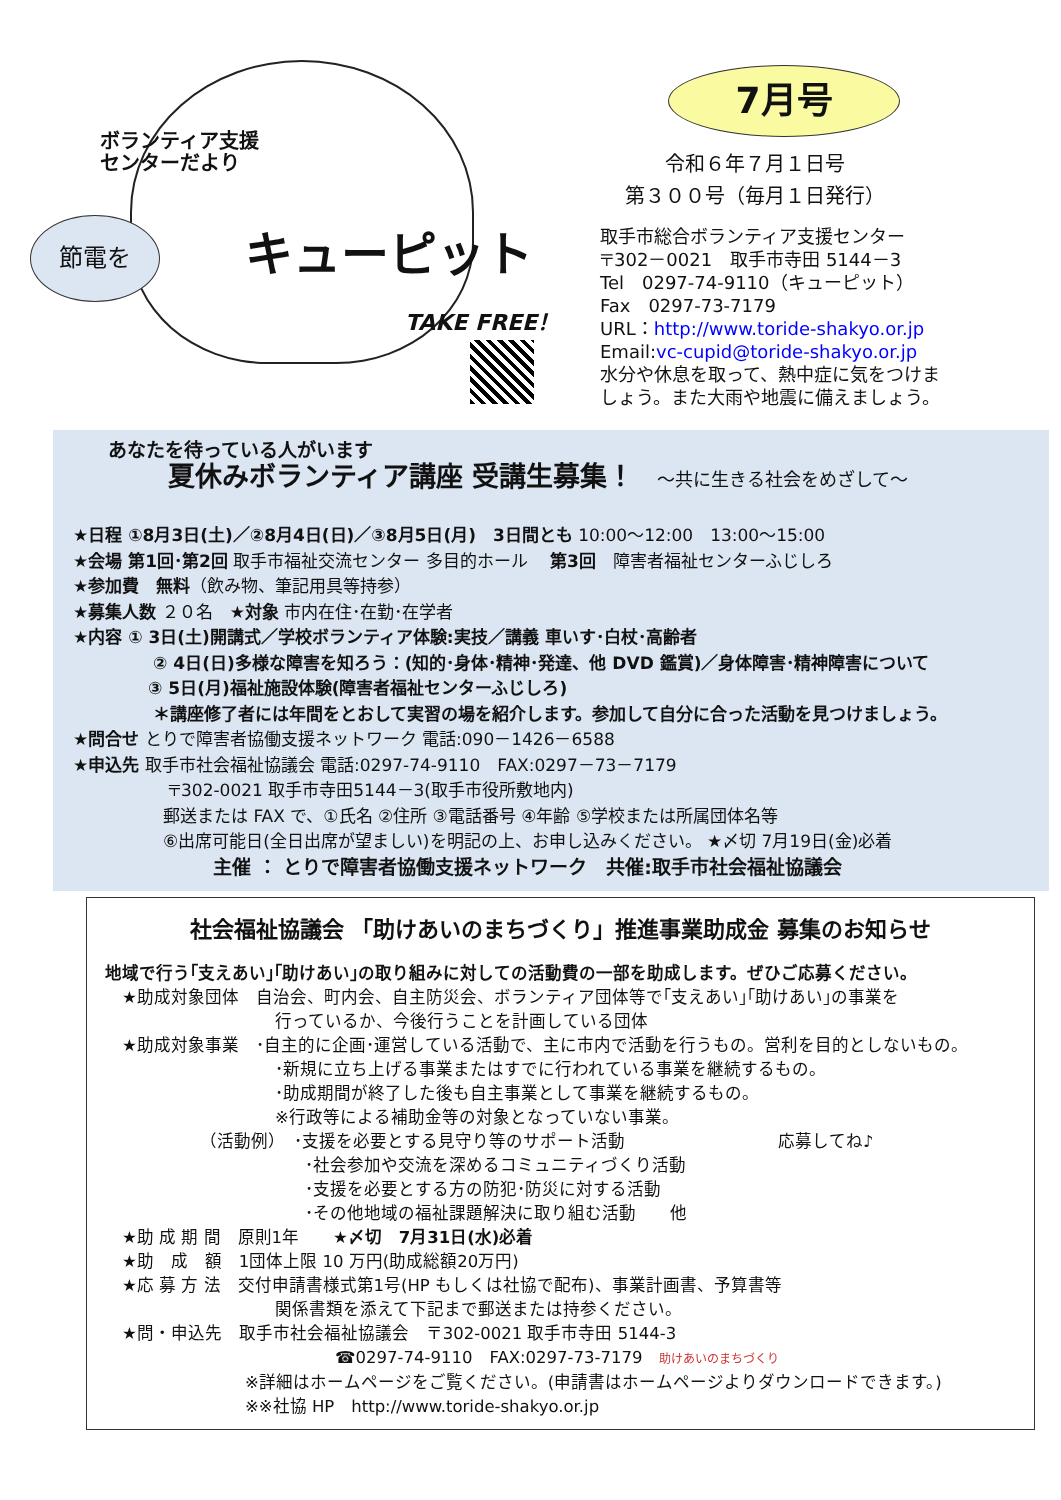ボランティア支援
センターだより
キューピット
TAKE FREE！
節電を
7月号
令和６年７月１日号
第３００号（毎月１日発行）
取手市総合ボランティア支援センター
〒302－0021　取手市寺田 5144－3
Tel　0297-74-9110（キューピット）
Fax　0297-73-7179
URL：http://www.toride-shakyo.or.jp
Email:vc-cupid@toride-shakyo.or.jp
水分や休息を取って、熱中症に気をつけま
しょう。また大雨や地震に備えましょう。
あなたを待っている人がいます
夏休みボランティア講座 受講生募集！　 ～共に生きる社会をめざして～
★日程 ①8月3日(土)／②8月4日(日)／③8月5日(月)　3日間とも 10:00～12:00　13:00～15:00
★会場 第1回･第2回 取手市福祉交流センター 多目的ホール　 第3回　障害者福祉センターふじしろ
★参加費　無料（飲み物、筆記用具等持参）
★募集人数 ２０名　★対象 市内在住･在勤･在学者
★内容 ① 3日(土)開講式／学校ボランティア体験:実技／講義 車いす･白杖･高齢者
② 4日(日)多様な障害を知ろう：(知的･身体･精神･発達、他 DVD 鑑賞)／身体障害･精神障害について
③ 5日(月)福祉施設体験(障害者福祉センターふじしろ)
＊講座修了者には年間をとおして実習の場を紹介します。参加して自分に合った活動を見つけましょう。
★問合せ とりで障害者協働支援ネットワーク 電話:090－1426－6588
★申込先 取手市社会福祉協議会 電話:0297-74-9110　FAX:0297－73－7179
〒302-0021 取手市寺田5144－3(取手市役所敷地内)
郵送または FAX で、①氏名 ②住所 ③電話番号 ④年齢 ⑤学校または所属団体名等
⑥出席可能日(全日出席が望ましい)を明記の上、お申し込みください。 ★〆切 7月19日(金)必着
主催 ： とりで障害者協働支援ネットワーク　共催:取手市社会福祉協議会
社会福祉協議会 「助けあいのまちづくり」推進事業助成金 募集のお知らせ
地域で行う｢支えあい｣｢助けあい｣の取り組みに対しての活動費の一部を助成します。ぜひご応募ください。
　★助成対象団体　自治会、町内会、自主防災会、ボランティア団体等で｢支えあい｣｢助けあい｣の事業を
行っているか、今後行うことを計画している団体
　★助成対象事業　･自主的に企画･運営している活動で、主に市内で活動を行うもの。営利を目的としないもの。
･新規に立ち上げる事業またはすでに行われている事業を継続するもの。
･助成期間が終了した後も自主事業として事業を継続するもの。
※行政等による補助金等の対象となっていない事業。
（活動例）　･支援を必要とする見守り等のサポート活動　　　　　　　　　応募してね♪
･社会参加や交流を深めるコミュニティづくり活動
･支援を必要とする方の防犯･防災に対する活動
･その他地域の福祉課題解決に取り組む活動　　他
　★助 成 期 間　原則1年　　★〆切　7月31日(水)必着
　★助　成　額　1団体上限 10 万円(助成総額20万円)
　★応 募 方 法　交付申請書様式第1号(HP もしくは社協で配布)、事業計画書、予算書等
関係書類を添えて下記まで郵送または持参ください。
　★問・申込先　取手市社会福祉協議会　〒302-0021 取手市寺田 5144-3
☎0297-74-9110　FAX:0297-73-7179　助けあいのまちづくり
※詳細はホームページをご覧ください。(申請書はホームページよりダウンロードできます。)
※※社協 HP　http://www.toride-shakyo.or.jp